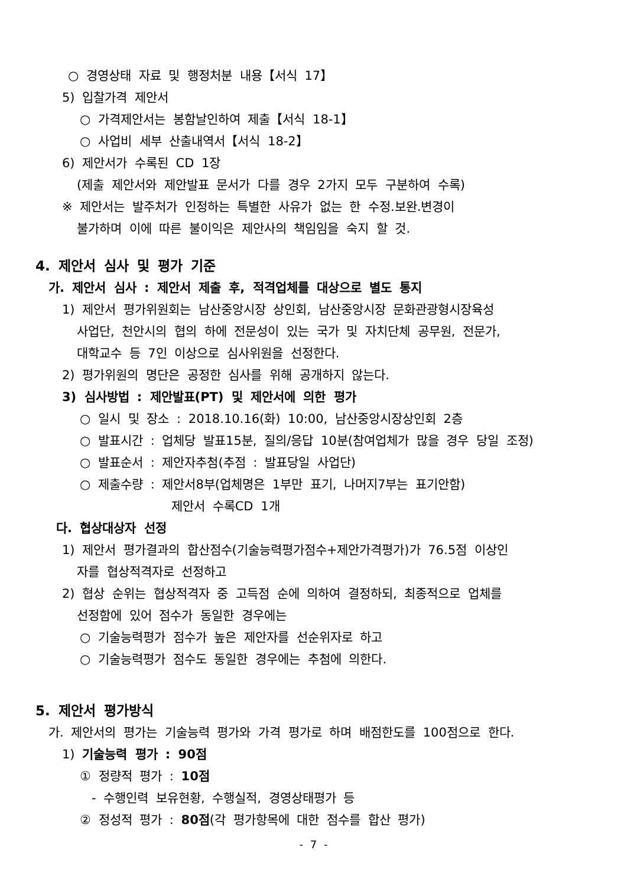○ 경영상태 자료 및 행정처분 내용【서식 17】
5) 입찰가격 제안서
○ 가격제안서는 봉함날인하여 제출【서식 18-1】
○ 사업비 세부 산출내역서【서식 18-2】
6) 제안서가 수록된 CD 1장
(제출 제안서와 제안발표 문서가 다를 경우 2가지 모두 구분하여 수록)
※ 제안서는 발주처가 인정하는 특별한 사유가 없는 한 수정.보완.변경이
불가하며 이에 따른 불이익은 제안사의 책임임을 숙지 할 것.
4. 제안서 심사 및 평가 기준
가. 제안서 심사 : 제안서 제출 후, 적격업체를 대상으로 별도 통지
1) 제안서 평가위원회는 남산중앙시장 상인회, 남산중앙시장 문화관광형시장육성
사업단, 천안시의 협의 하에 전문성이 있는 국가 및 자치단체 공무원, 전문가,
대학교수 등 7인 이상으로 심사위원을 선정한다.
2) 평가위원의 명단은 공정한 심사를 위해 공개하지 않는다.
3) 심사방법 : 제안발표(PT) 및 제안서에 의한 평가
○ 일시 및 장소 : 2018.10.16(화) 10:00, 남산중앙시장상인회 2층
○ 발표시간 : 업체당 발표15분, 질의/응답 10분(참여업체가 많을 경우 당일 조정)
○ 발표순서 : 제안자추첨(추점 : 발표당일 사업단)
○ 제출수량 : 제안서8부(업체명은 1부만 표기, 나머지7부는 표기안함)
제안서 수록CD 1개
다. 협상대상자 선정
1) 제안서 평가결과의 합산점수(기술능력평가점수+제안가격평가)가 76.5점 이상인
자를 협상적격자로 선정하고
2) 협상 순위는 협상적격자 중 고득점 순에 의하여 결정하되, 최종적으로 업체를
선정함에 있어 점수가 동일한 경우에는
○ 기술능력평가 점수가 높은 제안자를 선순위자로 하고
○ 기술능력평가 점수도 동일한 경우에는 추첨에 의한다.
5. 제안서 평가방식
가. 제안서의 평가는 기술능력 평가와 가격 평가로 하며 배점한도를 100점으로 한다.
1) 기술능력 평가 : 90점
① 정량적 평가 : 10점
- 수행인력 보유현황, 수행실적, 경영상태평가 등
② 정성적 평가 : 80점(각 평가항목에 대한 점수를 합산 평가)
- 7 -